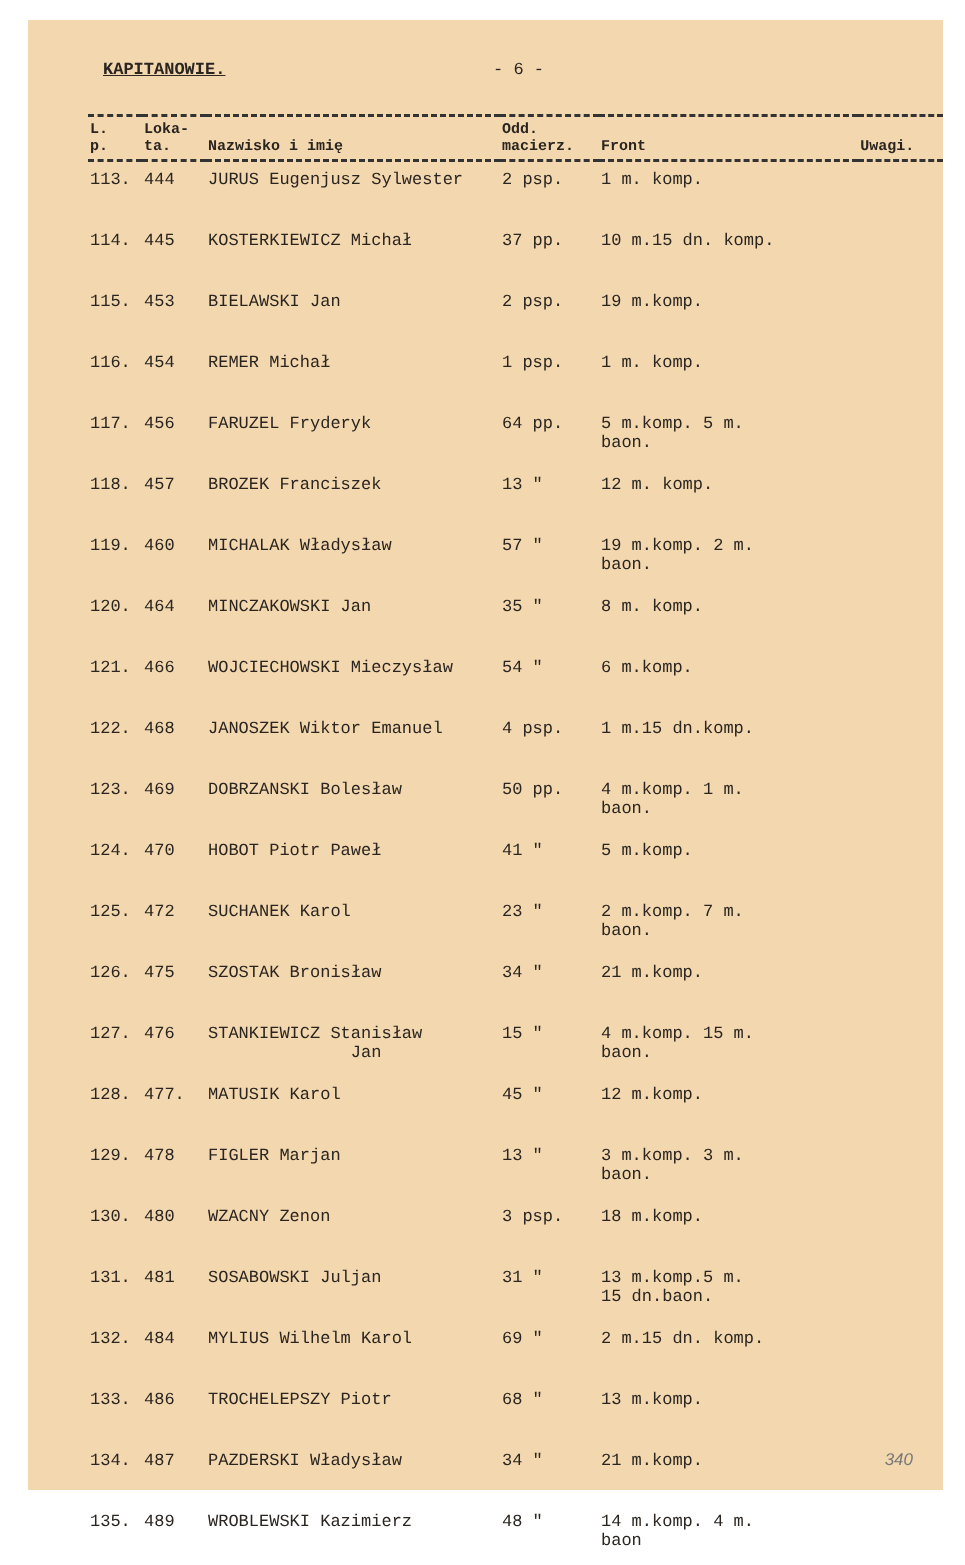KAPITANOWIE. - 6 -
| L. p. | Loka- ta. | Nazwisko i imię | Odd. macierz. | Front | Uwagi. |
| --- | --- | --- | --- | --- | --- |
| 113. | 444 | JURUS Eugenjusz Sylwester | 2 psp. | 1 m. komp. | |
| 114. | 445 | KOSTERKIEWICZ Michał | 37 pp. | 10 m.15 dn. komp. | |
| 115. | 453 | BIELAWSKI Jan | 2 psp. | 19 m.komp. | |
| 116. | 454 | REMER Michał | 1 psp. | 1 m. komp. | |
| 117. | 456 | FARUZEL Fryderyk | 64 pp. | 5 m.komp. 5 m. baon. | |
| 118. | 457 | BROZEK Franciszek | 13 " | 12 m. komp. | |
| 119. | 460 | MICHALAK Władysław | 57 " | 19 m.komp. 2 m. baon. | |
| 120. | 464 | MINCZAKOWSKI Jan | 35 " | 8 m. komp. | |
| 121. | 466 | WOJCIECHOWSKI Mieczysław | 54 " | 6 m.komp. | |
| 122. | 468 | JANOSZEK Wiktor Emanuel | 4 psp. | 1 m.15 dn.komp. | |
| 123. | 469 | DOBRZANSKI Bolesław | 50 pp. | 4 m.komp. 1 m. baon. | |
| 124. | 470 | HOBOT Piotr Paweł | 41 " | 5 m.komp. | |
| 125. | 472 | SUCHANEK Karol | 23 " | 2 m.komp. 7 m. baon. | |
| 126. | 475 | SZOSTAK Bronisław | 34 " | 21 m.komp. | |
| 127. | 476 | STANKIEWICZ Stanisław Jan | 15 " | 4 m.komp. 15 m. baon. | |
| 128. | 477. | MATUSIK Karol | 45 " | 12 m.komp. | |
| 129. | 478 | FIGLER Marjan | 13 " | 3 m.komp. 3 m. baon. | |
| 130. | 480 | WZACNY Zenon | 3 psp. | 18 m.komp. | |
| 131. | 481 | SOSABOWSKI Juljan | 31 " | 13 m.komp.5 m. 15 dn.baon. | |
| 132. | 484 | MYLIUS Wilhelm Karol | 69 " | 2 m.15 dn. komp. | |
| 133. | 486 | TROCHELEPSZY Piotr | 68 " | 13 m.komp. | |
| 134. | 487 | PAZDERSKI Władysław | 34 " | 21 m.komp. | |
| 135. | 489 | WROBLEWSKI Kazimierz | 48 " | 14 m.komp. 4 m. baon | |
340